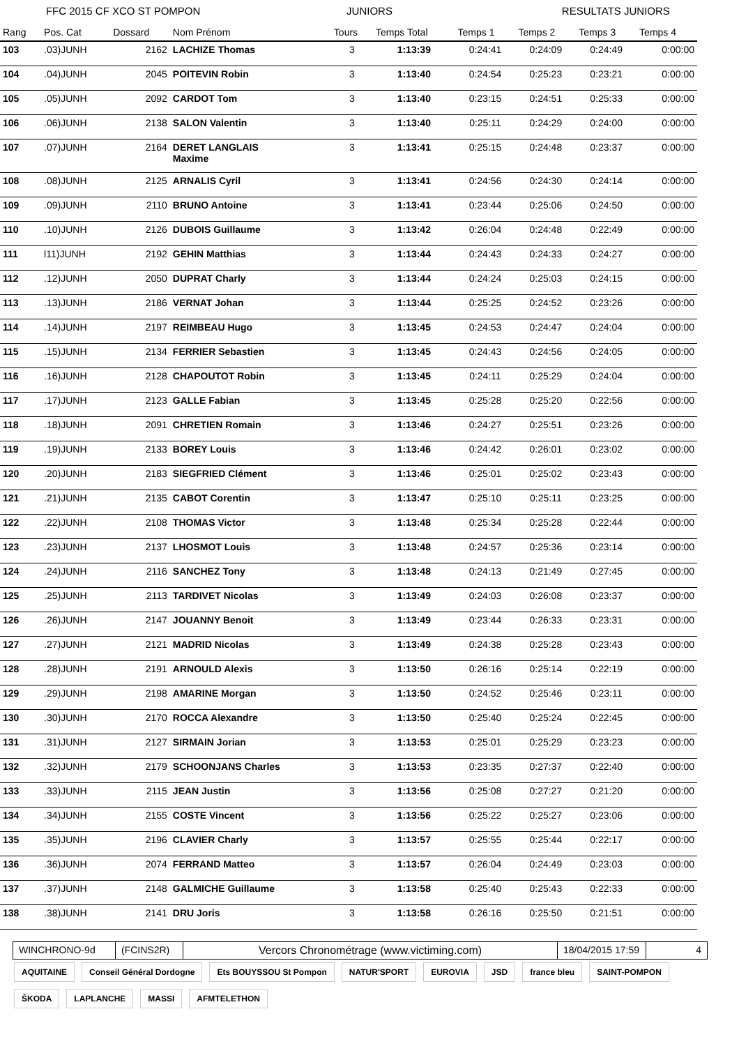FFC 2015 CF XCO ST POMPON JUNIORS RESULTATS JUNIORS
| Rang | Pos. Cat | Dossard | Nom Prénom | Tours | Temps Total | Temps 1 | Temps 2 | Temps 3 | Temps 4 |
| --- | --- | --- | --- | --- | --- | --- | --- | --- | --- |
| 103 | .03)JUNH | 2162 | LACHIZE Thomas | 3 | 1:13:39 | 0:24:41 | 0:24:09 | 0:24:49 | 0:00:00 |
| 104 | .04)JUNH | 2045 | POITEVIN Robin | 3 | 1:13:40 | 0:24:54 | 0:25:23 | 0:23:21 | 0:00:00 |
| 105 | .05)JUNH | 2092 | CARDOT Tom | 3 | 1:13:40 | 0:23:15 | 0:24:51 | 0:25:33 | 0:00:00 |
| 106 | .06)JUNH | 2138 | SALON Valentin | 3 | 1:13:40 | 0:25:11 | 0:24:29 | 0:24:00 | 0:00:00 |
| 107 | .07)JUNH | 2164 | DERET LANGLAIS Maxime | 3 | 1:13:41 | 0:25:15 | 0:24:48 | 0:23:37 | 0:00:00 |
| 108 | .08)JUNH | 2125 | ARNALIS Cyril | 3 | 1:13:41 | 0:24:56 | 0:24:30 | 0:24:14 | 0:00:00 |
| 109 | .09)JUNH | 2110 | BRUNO Antoine | 3 | 1:13:41 | 0:23:44 | 0:25:06 | 0:24:50 | 0:00:00 |
| 110 | .10)JUNH | 2126 | DUBOIS Guillaume | 3 | 1:13:42 | 0:26:04 | 0:24:48 | 0:22:49 | 0:00:00 |
| 111 | l11)JUNH | 2192 | GEHIN Matthias | 3 | 1:13:44 | 0:24:43 | 0:24:33 | 0:24:27 | 0:00:00 |
| 112 | .12)JUNH | 2050 | DUPRAT Charly | 3 | 1:13:44 | 0:24:24 | 0:25:03 | 0:24:15 | 0:00:00 |
| 113 | .13)JUNH | 2186 | VERNAT Johan | 3 | 1:13:44 | 0:25:25 | 0:24:52 | 0:23:26 | 0:00:00 |
| 114 | .14)JUNH | 2197 | REIMBEAU Hugo | 3 | 1:13:45 | 0:24:53 | 0:24:47 | 0:24:04 | 0:00:00 |
| 115 | .15)JUNH | 2134 | FERRIER Sebastien | 3 | 1:13:45 | 0:24:43 | 0:24:56 | 0:24:05 | 0:00:00 |
| 116 | .16)JUNH | 2128 | CHAPOUTOT Robin | 3 | 1:13:45 | 0:24:11 | 0:25:29 | 0:24:04 | 0:00:00 |
| 117 | .17)JUNH | 2123 | GALLE Fabian | 3 | 1:13:45 | 0:25:28 | 0:25:20 | 0:22:56 | 0:00:00 |
| 118 | .18)JUNH | 2091 | CHRETIEN Romain | 3 | 1:13:46 | 0:24:27 | 0:25:51 | 0:23:26 | 0:00:00 |
| 119 | .19)JUNH | 2133 | BOREY Louis | 3 | 1:13:46 | 0:24:42 | 0:26:01 | 0:23:02 | 0:00:00 |
| 120 | .20)JUNH | 2183 | SIEGFRIED Clément | 3 | 1:13:46 | 0:25:01 | 0:25:02 | 0:23:43 | 0:00:00 |
| 121 | .21)JUNH | 2135 | CABOT Corentin | 3 | 1:13:47 | 0:25:10 | 0:25:11 | 0:23:25 | 0:00:00 |
| 122 | .22)JUNH | 2108 | THOMAS Victor | 3 | 1:13:48 | 0:25:34 | 0:25:28 | 0:22:44 | 0:00:00 |
| 123 | .23)JUNH | 2137 | LHOSMOT Louis | 3 | 1:13:48 | 0:24:57 | 0:25:36 | 0:23:14 | 0:00:00 |
| 124 | .24)JUNH | 2116 | SANCHEZ Tony | 3 | 1:13:48 | 0:24:13 | 0:21:49 | 0:27:45 | 0:00:00 |
| 125 | .25)JUNH | 2113 | TARDIVET Nicolas | 3 | 1:13:49 | 0:24:03 | 0:26:08 | 0:23:37 | 0:00:00 |
| 126 | .26)JUNH | 2147 | JOUANNY Benoit | 3 | 1:13:49 | 0:23:44 | 0:26:33 | 0:23:31 | 0:00:00 |
| 127 | .27)JUNH | 2121 | MADRID Nicolas | 3 | 1:13:49 | 0:24:38 | 0:25:28 | 0:23:43 | 0:00:00 |
| 128 | .28)JUNH | 2191 | ARNOULD Alexis | 3 | 1:13:50 | 0:26:16 | 0:25:14 | 0:22:19 | 0:00:00 |
| 129 | .29)JUNH | 2198 | AMARINE Morgan | 3 | 1:13:50 | 0:24:52 | 0:25:46 | 0:23:11 | 0:00:00 |
| 130 | .30)JUNH | 2170 | ROCCA Alexandre | 3 | 1:13:50 | 0:25:40 | 0:25:24 | 0:22:45 | 0:00:00 |
| 131 | .31)JUNH | 2127 | SIRMAIN Jorian | 3 | 1:13:53 | 0:25:01 | 0:25:29 | 0:23:23 | 0:00:00 |
| 132 | .32)JUNH | 2179 | SCHOONJANS Charles | 3 | 1:13:53 | 0:23:35 | 0:27:37 | 0:22:40 | 0:00:00 |
| 133 | .33)JUNH | 2115 | JEAN Justin | 3 | 1:13:56 | 0:25:08 | 0:27:27 | 0:21:20 | 0:00:00 |
| 134 | .34)JUNH | 2155 | COSTE Vincent | 3 | 1:13:56 | 0:25:22 | 0:25:27 | 0:23:06 | 0:00:00 |
| 135 | .35)JUNH | 2196 | CLAVIER Charly | 3 | 1:13:57 | 0:25:55 | 0:25:44 | 0:22:17 | 0:00:00 |
| 136 | .36)JUNH | 2074 | FERRAND Matteo | 3 | 1:13:57 | 0:26:04 | 0:24:49 | 0:23:03 | 0:00:00 |
| 137 | .37)JUNH | 2148 | GALMICHE Guillaume | 3 | 1:13:58 | 0:25:40 | 0:25:43 | 0:22:33 | 0:00:00 |
| 138 | .38)JUNH | 2141 | DRU Joris | 3 | 1:13:58 | 0:26:16 | 0:25:50 | 0:21:51 | 0:00:00 |
WINCHRONO-9d (FCINS2R) Vercors Chronométrage (www.victiming.com) 18/04/2015 17:59
4
AQUITAINE Conseil Général Dordogne Ets BOUYSSOU St Pompon NATUR'SPORT EUROVIA JSD france bleu SAINT-POMPON ŠKODA LAPLANCHE MASSI AFMTELETHON